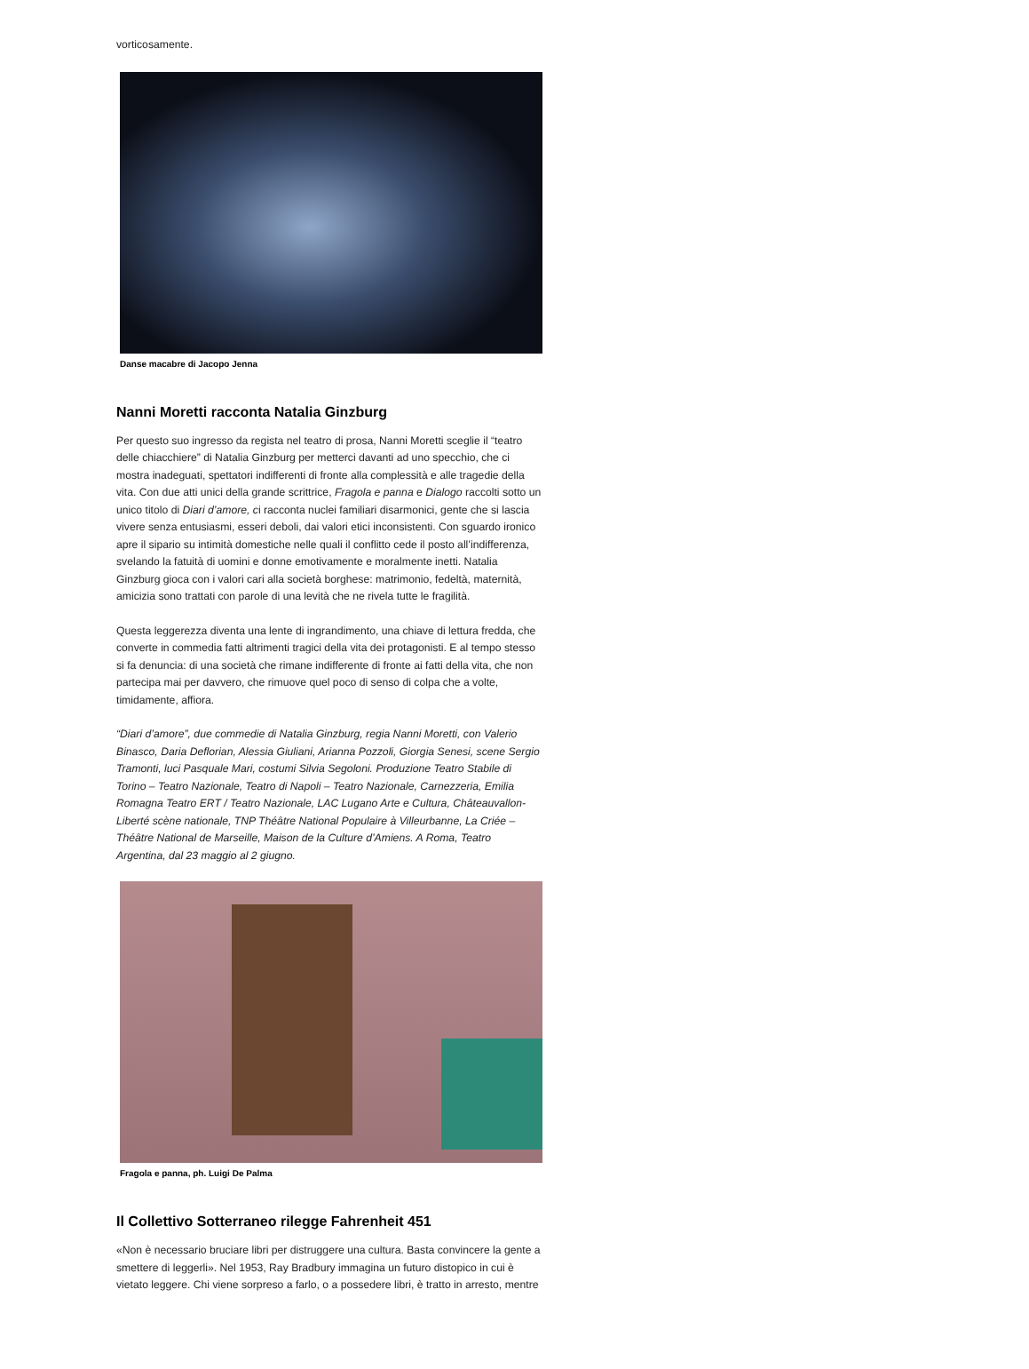vorticosamente.
Danse macabre di Jacopo Jenna
Nanni Moretti racconta Natalia Ginzburg
Per questo suo ingresso da regista nel teatro di prosa, Nanni Moretti sceglie il “teatro delle chiacchiere” di Natalia Ginzburg per metterci davanti ad uno specchio, che ci mostra inadeguati, spettatori indifferenti di fronte alla complessità e alle tragedie della vita. Con due atti unici della grande scrittrice, Fragola e panna e Dialogo raccolti sotto un unico titolo di Diari d’amore, ci racconta nuclei familiari disarmonici, gente che si lascia vivere senza entusiasmi, esseri deboli, dai valori etici inconsistenti. Con sguardo ironico apre il sipario su intimità domestiche nelle quali il conflitto cede il posto all’indifferenza, svelando la fatuità di uomini e donne emotivamente e moralmente inetti. Natalia Ginzburg gioca con i valori cari alla società borghese: matrimonio, fedeltà, maternità, amicizia sono trattati con parole di una levità che ne rivela tutte le fragilità.
Questa leggerezza diventa una lente di ingrandimento, una chiave di lettura fredda, che converte in commedia fatti altrimenti tragici della vita dei protagonisti. E al tempo stesso si fa denuncia: di una società che rimane indifferente di fronte ai fatti della vita, che non partecipa mai per davvero, che rimuove quel poco di senso di colpa che a volte, timidamente, affiora.
“Diari d’amore”, due commedie di Natalia Ginzburg, regia Nanni Moretti, con Valerio Binasco, Daria Deflorian, Alessia Giuliani, Arianna Pozzoli, Giorgia Senesi, scene Sergio Tramonti, luci Pasquale Mari, costumi Silvia Segoloni. Produzione Teatro Stabile di Torino – Teatro Nazionale, Teatro di Napoli – Teatro Nazionale, Carnezzeria, Emilia Romagna Teatro ERT / Teatro Nazionale, LAC Lugano Arte e Cultura, Châteauvallon-Liberté scène nationale, TNP Théâtre National Populaire à Villeurbanne, La Criée – Théâtre National de Marseille, Maison de la Culture d’Amiens. A Roma, Teatro Argentina, dal 23 maggio al 2 giugno.
Fragola e panna, ph. Luigi De Palma
Il Collettivo Sotterraneo rilegge Fahrenheit 451
«Non è necessario bruciare libri per distruggere una cultura. Basta convincere la gente a smettere di leggerli». Nel 1953, Ray Bradbury immagina un futuro distopico in cui è vietato leggere. Chi viene sorpreso a farlo, o a possedere libri, è tratto in arresto, mentre